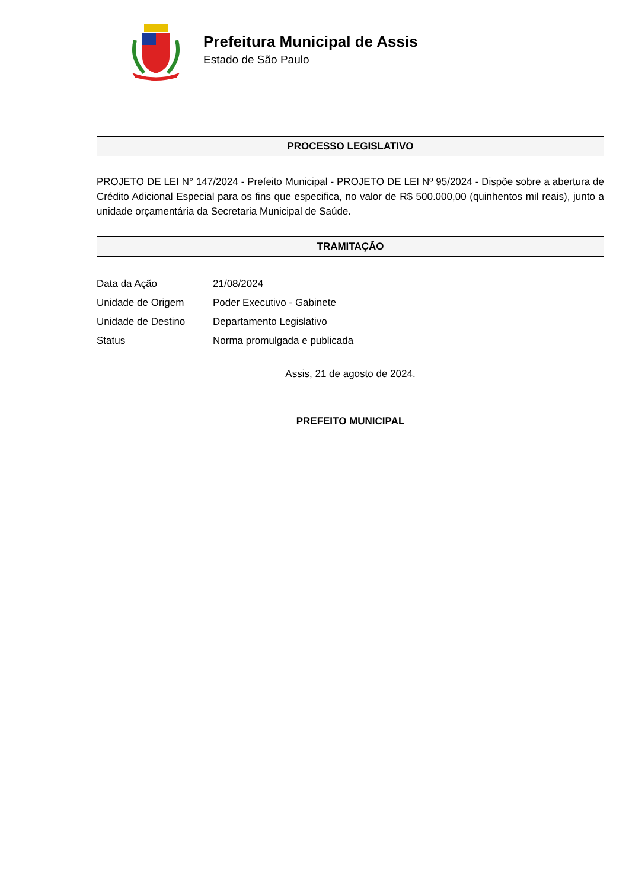Prefeitura Municipal de Assis
Estado de São Paulo
PROCESSO LEGISLATIVO
PROJETO DE LEI N° 147/2024 - Prefeito Municipal - PROJETO DE LEI Nº 95/2024 - Dispõe sobre a abertura de Crédito Adicional Especial para os fins que especifica, no valor de R$ 500.000,00 (quinhentos mil reais), junto a unidade orçamentária da Secretaria Municipal de Saúde.
TRAMITAÇÃO
| Data da Ação | 21/08/2024 |
| Unidade de Origem | Poder Executivo - Gabinete |
| Unidade de Destino | Departamento Legislativo |
| Status | Norma promulgada e publicada |
Assis, 21 de agosto de 2024.
PREFEITO MUNICIPAL